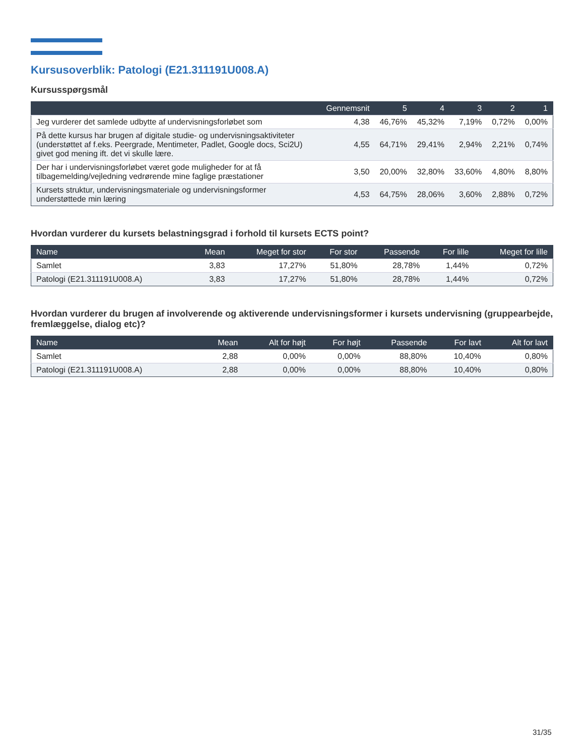Kursusoverblik: Patologi (E21.311191U008.A)
Kursusspørgsmål
| | Gennemsnit | 5 | 4 | 3 | 2 | 1 |
| --- | --- | --- | --- | --- | --- | --- |
| Jeg vurderer det samlede udbytte af undervisningsforløbet som | 4,38 | 46,76% | 45,32% | 7,19% | 0,72% | 0,00% |
| På dette kursus har brugen af digitale studie- og undervisningsaktiviteter (understøttet af f.eks. Peergrade, Mentimeter, Padlet, Google docs, Sci2U) givet god mening ift. det vi skulle lære. | 4,55 | 64,71% | 29,41% | 2,94% | 2,21% | 0,74% |
| Der har i undervisningsforløbet været gode muligheder for at få tilbagemelding/vejledning vedrørende mine faglige præstationer | 3,50 | 20,00% | 32,80% | 33,60% | 4,80% | 8,80% |
| Kursets struktur, undervisningsmateriale og undervisningsformer understøttede min læring | 4,53 | 64,75% | 28,06% | 3,60% | 2,88% | 0,72% |
Hvordan vurderer du kursets belastningsgrad i forhold til kursets ECTS point?
| Name | Mean | Meget for stor | For stor | Passende | For lille | Meget for lille |
| --- | --- | --- | --- | --- | --- | --- |
| Samlet | 3,83 | 17,27% | 51,80% | 28,78% | 1,44% | 0,72% |
| Patologi (E21.311191U008.A) | 3,83 | 17,27% | 51,80% | 28,78% | 1,44% | 0,72% |
Hvordan vurderer du brugen af involverende og aktiverende undervisningsformer i kursets undervisning (gruppearbejde, fremlæggelse, dialog etc)?
| Name | Mean | Alt for højt | For højt | Passende | For lavt | Alt for lavt |
| --- | --- | --- | --- | --- | --- | --- |
| Samlet | 2,88 | 0,00% | 0,00% | 88,80% | 10,40% | 0,80% |
| Patologi (E21.311191U008.A) | 2,88 | 0,00% | 0,00% | 88,80% | 10,40% | 0,80% |
31/35